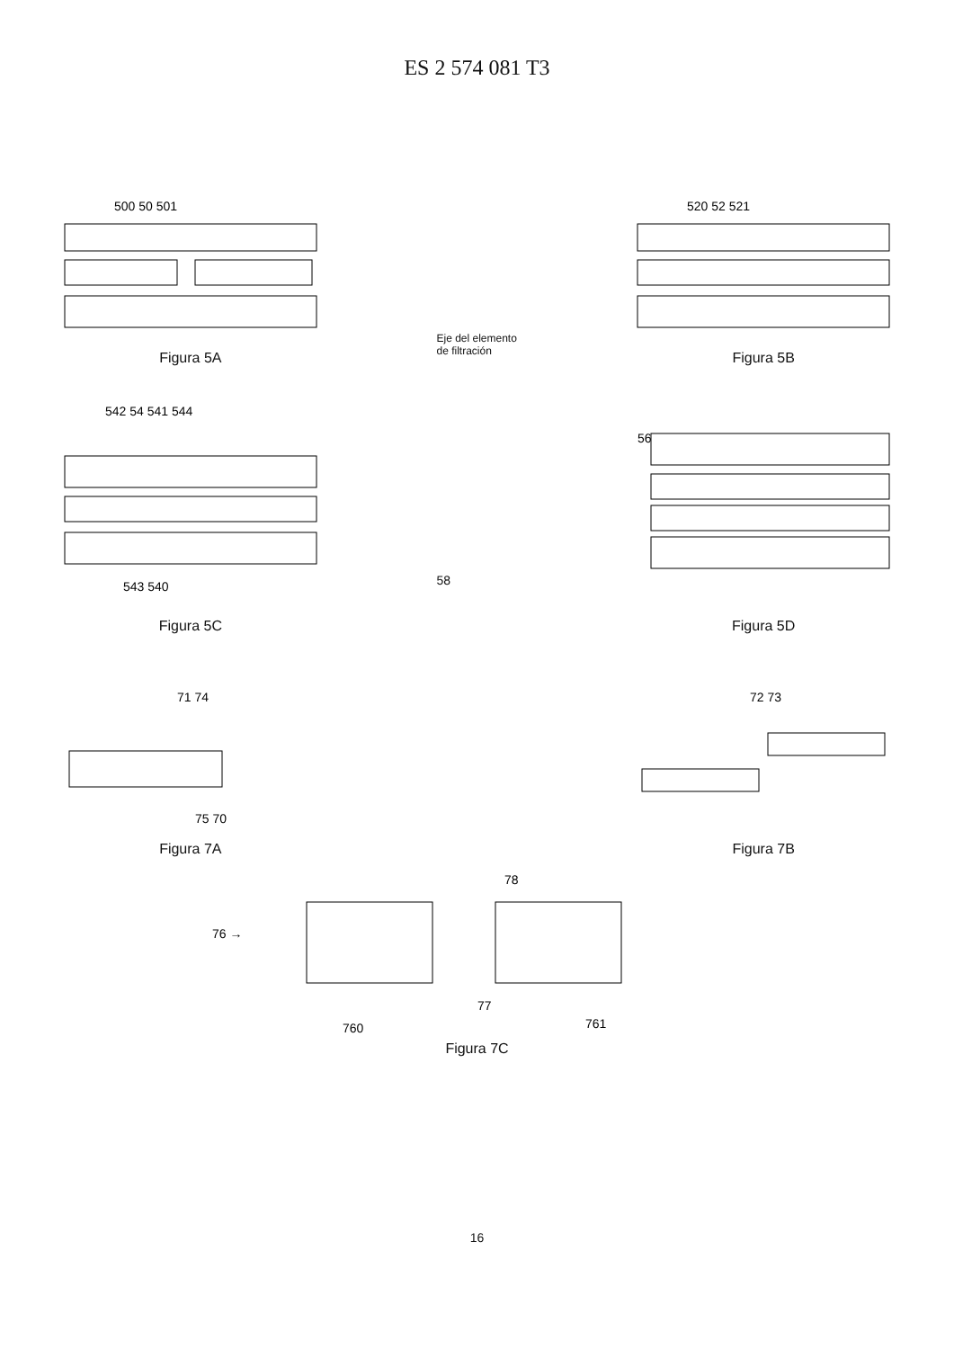ES 2 574 081 T3
500 50 501
Figura 5A
Eje del elemento de filtración
520 52 521
Figura 5B
542 54 541 544
543 540
Figura 5C
58
56
Figura 5D
71 74
75 70
Figura 7A
72 73
Figura 7B
76 →
78
77
760
761
Figura 7C
16